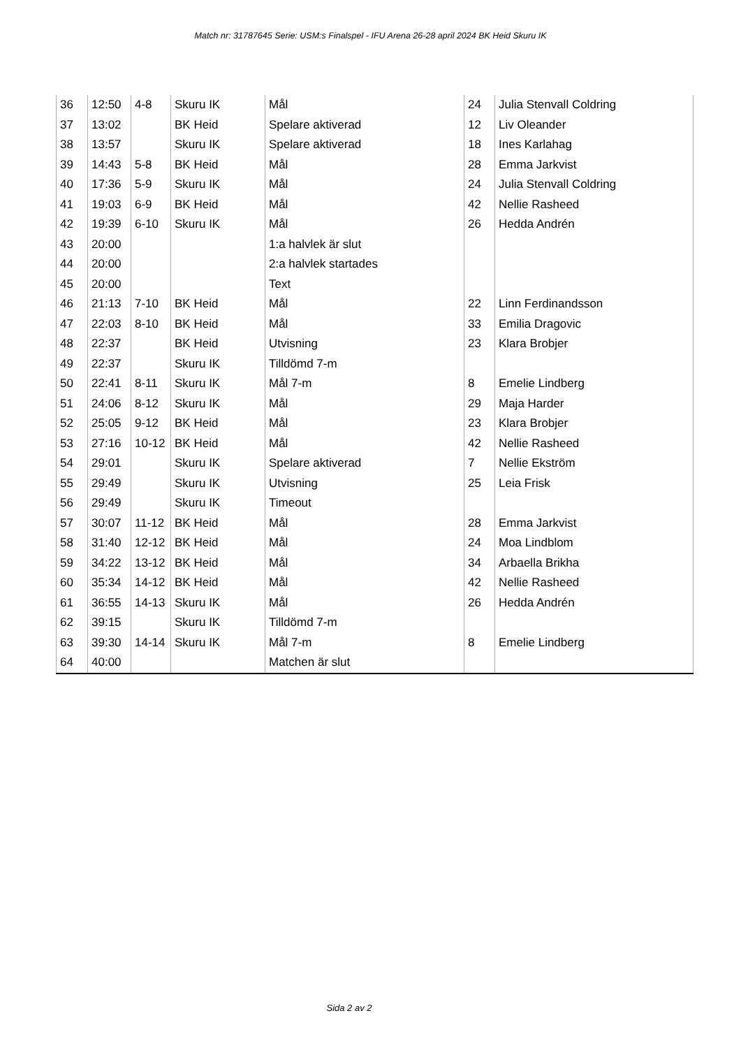Match nr: 31787645 Serie: USM:s Finalspel - IFU Arena 26-28 april 2024 BK Heid Skuru IK
| 36 | 12:50 | 4-8 | Skuru IK | Mål | 24 | Julia Stenvall Coldring |
| 37 | 13:02 | | BK Heid | Spelare aktiverad | 12 | Liv Oleander |
| 38 | 13:57 | | Skuru IK | Spelare aktiverad | 18 | Ines Karlahag |
| 39 | 14:43 | 5-8 | BK Heid | Mål | 28 | Emma Jarkvist |
| 40 | 17:36 | 5-9 | Skuru IK | Mål | 24 | Julia Stenvall Coldring |
| 41 | 19:03 | 6-9 | BK Heid | Mål | 42 | Nellie Rasheed |
| 42 | 19:39 | 6-10 | Skuru IK | Mål | 26 | Hedda Andrén |
| 43 | 20:00 | | | 1:a halvlek är slut | | |
| 44 | 20:00 | | | 2:a halvlek startades | | |
| 45 | 20:00 | | | Text | | |
| 46 | 21:13 | 7-10 | BK Heid | Mål | 22 | Linn Ferdinandsson |
| 47 | 22:03 | 8-10 | BK Heid | Mål | 33 | Emilia Dragovic |
| 48 | 22:37 | | BK Heid | Utvisning | 23 | Klara Brobjer |
| 49 | 22:37 | | Skuru IK | Tilldömd 7-m | | |
| 50 | 22:41 | 8-11 | Skuru IK | Mål 7-m | 8 | Emelie Lindberg |
| 51 | 24:06 | 8-12 | Skuru IK | Mål | 29 | Maja Harder |
| 52 | 25:05 | 9-12 | BK Heid | Mål | 23 | Klara Brobjer |
| 53 | 27:16 | 10-12 | BK Heid | Mål | 42 | Nellie Rasheed |
| 54 | 29:01 | | Skuru IK | Spelare aktiverad | 7 | Nellie Ekström |
| 55 | 29:49 | | Skuru IK | Utvisning | 25 | Leia Frisk |
| 56 | 29:49 | | Skuru IK | Timeout | | |
| 57 | 30:07 | 11-12 | BK Heid | Mål | 28 | Emma Jarkvist |
| 58 | 31:40 | 12-12 | BK Heid | Mål | 24 | Moa Lindblom |
| 59 | 34:22 | 13-12 | BK Heid | Mål | 34 | Arbaella Brikha |
| 60 | 35:34 | 14-12 | BK Heid | Mål | 42 | Nellie Rasheed |
| 61 | 36:55 | 14-13 | Skuru IK | Mål | 26 | Hedda Andrén |
| 62 | 39:15 | | Skuru IK | Tilldömd 7-m | | |
| 63 | 39:30 | 14-14 | Skuru IK | Mål 7-m | 8 | Emelie Lindberg |
| 64 | 40:00 | | | Matchen är slut | | |
Sida 2 av 2